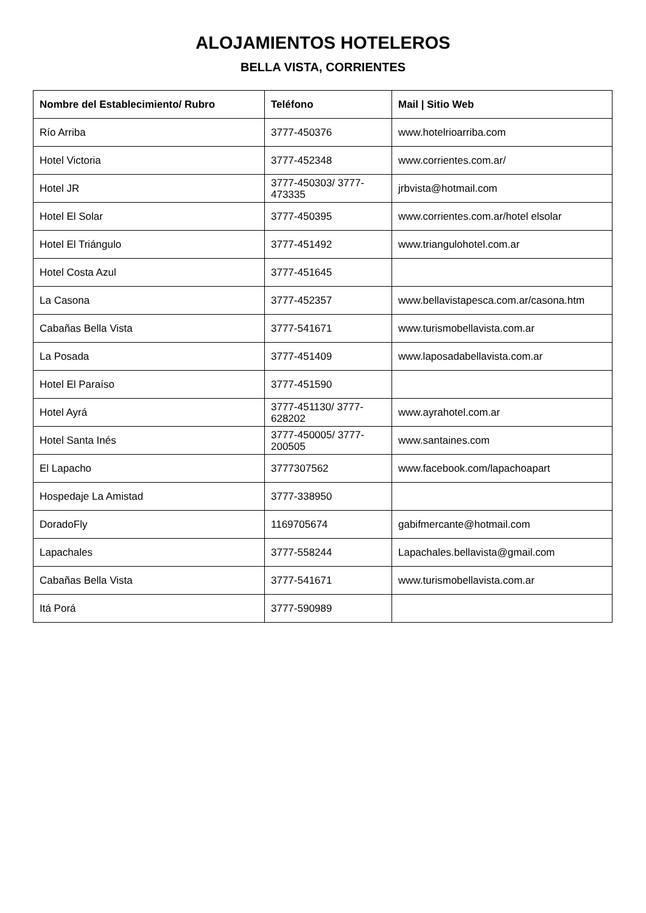ALOJAMIENTOS HOTELEROS
BELLA VISTA, CORRIENTES
| Nombre del Establecimiento/ Rubro | Teléfono | Mail / Sitio Web |
| --- | --- | --- |
| Río Arriba | 3777-450376 | www.hotelrioarriba.com |
| Hotel Victoria | 3777-452348 | www.corrientes.com.ar/ |
| Hotel JR | 3777-450303/ 3777-473335 | jrbvista@hotmail.com |
| Hotel El Solar | 3777-450395 | www.corrientes.com.ar/hotel elsolar |
| Hotel El Triángulo | 3777-451492 | www.triangulohotel.com.ar |
| Hotel Costa Azul | 3777-451645 | |
| La Casona | 3777-452357 | www.bellavistapesca.com.ar/casona.htm |
| Cabañas Bella Vista | 3777-541671 | www.turismobellavista.com.ar |
| La Posada | 3777-451409 | www.laposadabellavista.com.ar |
| Hotel El Paraíso | 3777-451590 | |
| Hotel Ayrá | 3777-451130/ 3777-628202 | www.ayrahotel.com.ar |
| Hotel Santa Inés | 3777-450005/ 3777-200505 | www.santaines.com |
| El Lapacho | 3777307562 | www.facebook.com/lapachoapart |
| Hospedaje La Amistad | 3777-338950 | |
| DoradoFly | 1169705674 | gabifmercante@hotmail.com |
| Lapachales | 3777-558244 | Lapachales.bellavista@gmail.com |
| Cabañas Bella Vista | 3777-541671 | www.turismobellavista.com.ar |
| Itá Porá | 3777-590989 | |